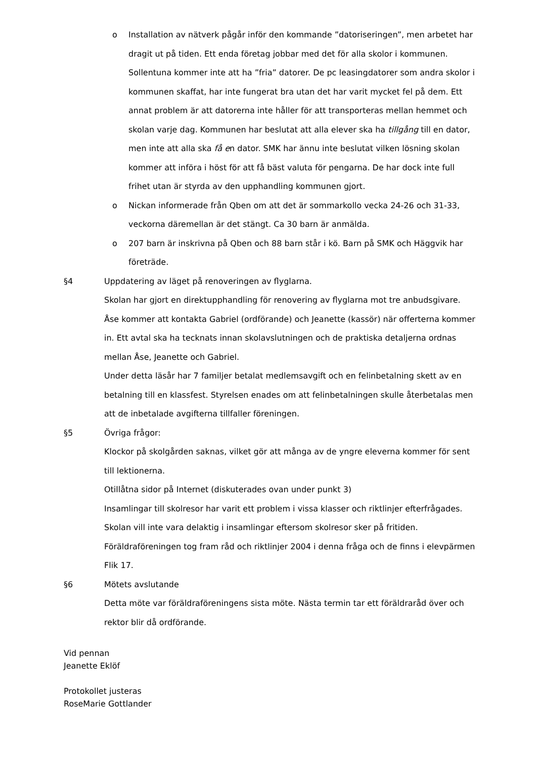o Installation av nätverk pågår inför den kommande ”datoriseringen”, men arbetet har dragit ut på tiden. Ett enda företag jobbar med det för alla skolor i kommunen. Sollentuna kommer inte att ha ”fria” datorer. De pc leasingdatorer som andra skolor i kommunen skaffat, har inte fungerat bra utan det har varit mycket fel på dem. Ett annat problem är att datorerna inte håller för att transporteras mellan hemmet och skolan varje dag. Kommunen har beslutat att alla elever ska ha tillgång till en dator, men inte att alla ska få en dator. SMK har ännu inte beslutat vilken lösning skolan kommer att införa i höst för att få bäst valuta för pengarna. De har dock inte full frihet utan är styrda av den upphandling kommunen gjort.
o Nickan informerade från Qben om att det är sommarkollo vecka 24-26 och 31-33, veckorna däremellan är det stängt. Ca 30 barn är anmälda.
o 207 barn är inskrivna på Qben och 88 barn står i kö. Barn på SMK och Häggvik har företräde.
§4 Uppdatering av läget på renoveringen av flyglarna.
Skolan har gjort en direktupphandling för renovering av flyglarna mot tre anbudsgivare. Åse kommer att kontakta Gabriel (ordförande) och Jeanette (kassör) när offerterna kommer in. Ett avtal ska ha tecknats innan skolavslutningen och de praktiska detaljerna ordnas mellan Åse, Jeanette och Gabriel.
Under detta läsår har 7 familjer betalat medlemsavgift och en felinbetalning skett av en betalning till en klassfest. Styrelsen enades om att felinbetalningen skulle återbetalas men att de inbetalade avgifterna tillfaller föreningen.
§5 Övriga frågor:
Klockor på skolgården saknas, vilket gör att många av de yngre eleverna kommer för sent till lektionerna.
Otillåtna sidor på Internet (diskuterades ovan under punkt 3)
Insamlingar till skolresor har varit ett problem i vissa klasser och riktlinjer efterfrågades. Skolan vill inte vara delaktig i insamlingar eftersom skolresor sker på fritiden. Föräldraföreningen tog fram råd och riktlinjer 2004 i denna fråga och de finns i elevpärmen Flik 17.
§6 Mötets avslutande
Detta möte var föräldraföreningens sista möte. Nästa termin tar ett föräldraråd över och rektor blir då ordförande.
Vid pennan
Jeanette Eklöf
Protokollet justeras
RoseMarie Gottlander